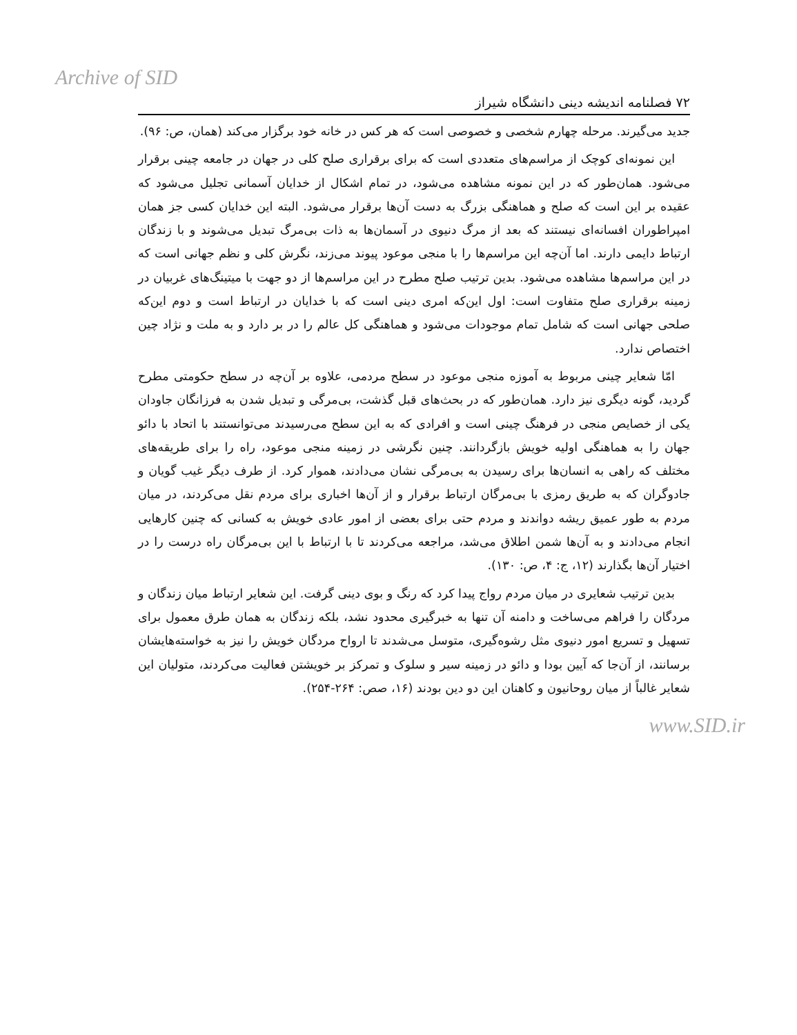Archive of SID
۷۲ فصلنامه اندیشه دینی دانشگاه شیراز
جدید می‌گیرند. مرحله چهارم شخصی و خصوصی است که هر کس در خانه خود برگزار می‌کند (همان، ص: ۹۶).
این نمونه‌ای کوچک از مراسم‌های متعددی است که برای برقراری صلح کلی در جهان در جامعه چینی برقرار می‌شود. همان‌طور که در این نمونه مشاهده می‌شود، در تمام اشکال از خدایان آسمانی تجلیل می‌شود که عقیده بر این است که صلح و هماهنگی بزرگ به دست آن‌ها برقرار می‌شود. البته این خدایان کسی جز همان امپراطوران افسانه‌ای نیستند که بعد از مرگ دنیوی در آسمان‌ها به ذات بی‌مرگ تبدیل می‌شوند و با زندگان ارتباط دایمی دارند. اما آن‌چه این مراسم‌ها را با منجی موعود پیوند می‌زند، نگرش کلی و نظم جهانی است که در این مراسم‌ها مشاهده می‌شود. بدین ترتیب صلح مطرح در این مراسم‌ها از دو جهت با میتینگ‌های غربیان در زمینه برقراری صلح متفاوت است: اول این‌که امری دینی است که با خدایان در ارتباط است و دوم این‌که صلحی جهانی است که شامل تمام موجودات می‌شود و هماهنگی کل عالم را در بر دارد و به ملت و نژاد چین اختصاص ندارد.
امّا شعایر چینی مربوط به آموزه منجی موعود در سطح مردمی، علاوه بر آن‌چه در سطح حکومتی مطرح گردید، گونه دیگری نیز دارد. همان‌طور که در بحث‌های قبل گذشت، بی‌مرگی و تبدیل شدن به فرزانگان جاودان یکی از خصایص منجی در فرهنگ چینی است و افرادی که به این سطح می‌رسیدند می‌توانستند با اتحاد با دائو جهان را به هماهنگی اولیه خویش بازگردانند. چنین نگرشی در زمینه منجی موعود، راه را برای طریقه‌های مختلف که راهی به انسان‌ها برای رسیدن به بی‌مرگی نشان می‌دادند، هموار کرد. از طرف دیگر غیب گویان و جادوگران که به طریق رمزی با بی‌مرگان ارتباط برقرار و از آن‌ها اخباری برای مردم نقل می‌کردند، در میان مردم به طور عمیق ریشه دواندند و مردم حتی برای بعضی از امور عادی خویش به کسانی که چنین کارهایی انجام می‌دادند و به آن‌ها شمن اطلاق می‌شد، مراجعه می‌کردند تا با ارتباط با این بی‌مرگان راه درست را در اختیار آن‌ها بگذارند (۱۲، ج: ۴، ص: ۱۳۰).
بدین ترتیب شعایری در میان مردم رواج پیدا کرد که رنگ و بوی دینی گرفت. این شعایر ارتباط میان زندگان و مردگان را فراهم می‌ساخت و دامنه آن تنها به خبرگیری محدود نشد، بلکه زندگان به همان طرق معمول برای تسهیل و تسریع امور دنیوی مثل رشوه‌گیری، متوسل می‌شدند تا ارواح مردگان خویش را نیز به خواسته‌هایشان برسانند، از آن‌جا که آیین بودا و دائو در زمینه سیر و سلوک و تمرکز بر خویشتن فعالیت می‌کردند، متولیان این شعایر غالباً از میان روحانیون و کاهنان این دو دین بودند (۱۶، صص: ۲۶۴-۲۵۴).
www.SID.ir